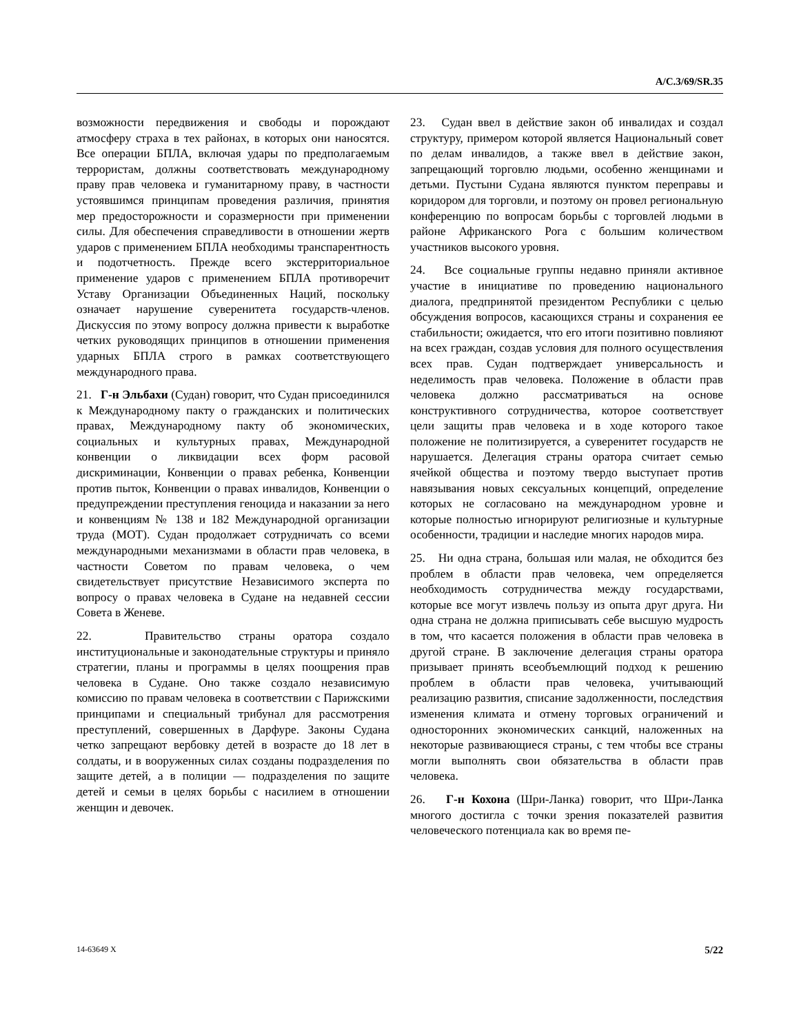A/C.3/69/SR.35
возможности передвижения и свободы и порождают атмосферу страха в тех районах, в которых они наносятся. Все операции БПЛА, включая удары по предполагаемым террористам, должны соответствовать международному праву прав человека и гуманитарному праву, в частности устоявшимся принципам проведения различия, принятия мер предосторожности и соразмерности при применении силы. Для обеспечения справедливости в отношении жертв ударов с применением БПЛА необходимы транспарентность и подотчетность. Прежде всего экстерриториальное применение ударов с применением БПЛА противоречит Уставу Организации Объединенных Наций, поскольку означает нарушение суверенитета государств-членов. Дискуссия по этому вопросу должна привести к выработке четких руководящих принципов в отношении применения ударных БПЛА строго в рамках соответствующего международного права.
21. Г-н Эльбахи (Судан) говорит, что Судан присоединился к Международному пакту о гражданских и политических правах, Международному пакту об экономических, социальных и культурных правах, Международной конвенции о ликвидации всех форм расовой дискриминации, Конвенции о правах ребенка, Конвенции против пыток, Конвенции о правах инвалидов, Конвенции о предупреждении преступления геноцида и наказании за него и конвенциям № 138 и 182 Международной организации труда (МОТ). Судан продолжает сотрудничать со всеми международными механизмами в области прав человека, в частности Советом по правам человека, о чем свидетельствует присутствие Независимого эксперта по вопросу о правах человека в Судане на недавней сессии Совета в Женеве.
22. Правительство страны оратора создало институциональные и законодательные структуры и приняло стратегии, планы и программы в целях поощрения прав человека в Судане. Оно также создало независимую комиссию по правам человека в соответствии с Парижскими принципами и специальный трибунал для рассмотрения преступлений, совершенных в Дарфуре. Законы Судана четко запрещают вербовку детей в возрасте до 18 лет в солдаты, и в вооруженных силах созданы подразделения по защите детей, а в полиции — подразделения по защите детей и семьи в целях борьбы с насилием в отношении женщин и девочек.
23. Судан ввел в действие закон об инвалидах и создал структуру, примером которой является Национальный совет по делам инвалидов, а также ввел в действие закон, запрещающий торговлю людьми, особенно женщинами и детьми. Пустыни Судана являются пунктом переправы и коридором для торговли, и поэтому он провел региональную конференцию по вопросам борьбы с торговлей людьми в районе Африканского Рога с большим количеством участников высокого уровня.
24. Все социальные группы недавно приняли активное участие в инициативе по проведению национального диалога, предпринятой президентом Республики с целью обсуждения вопросов, касающихся страны и сохранения ее стабильности; ожидается, что его итоги позитивно повлияют на всех граждан, создав условия для полного осуществления всех прав. Судан подтверждает универсальность и неделимость прав человека. Положение в области прав человека должно рассматриваться на основе конструктивного сотрудничества, которое соответствует цели защиты прав человека и в ходе которого такое положение не политизируется, а суверенитет государств не нарушается. Делегация страны оратора считает семью ячейкой общества и поэтому твердо выступает против навязывания новых сексуальных концепций, определение которых не согласовано на международном уровне и которые полностью игнорируют религиозные и культурные особенности, традиции и наследие многих народов мира.
25. Ни одна страна, большая или малая, не обходится без проблем в области прав человека, чем определяется необходимость сотрудничества между государствами, которые все могут извлечь пользу из опыта друг друга. Ни одна страна не должна приписывать себе высшую мудрость в том, что касается положения в области прав человека в другой стране. В заключение делегация страны оратора призывает принять всеобъемлющий подход к решению проблем в области прав человека, учитывающий реализацию развития, списание задолженности, последствия изменения климата и отмену торговых ограничений и односторонних экономических санкций, наложенных на некоторые развивающиеся страны, с тем чтобы все страны могли выполнять свои обязательства в области прав человека.
26. Г-н Кохона (Шри-Ланка) говорит, что Шри-Ланка многого достигла с точки зрения показателей развития человеческого потенциала как во время пе-
14-63649 X 5/22